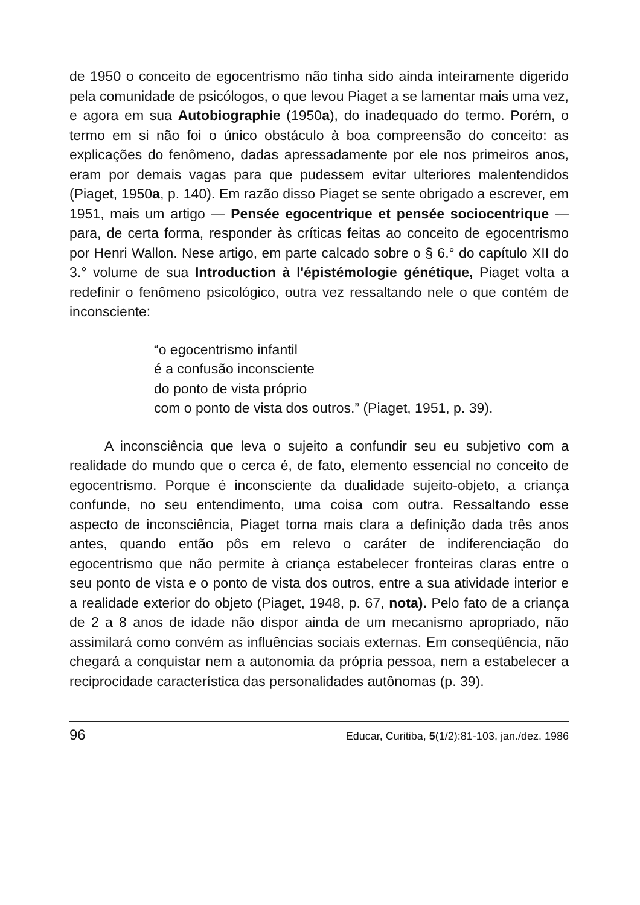de 1950 o conceito de egocentrismo não tinha sido ainda inteiramente digerido pela comunidade de psicólogos, o que levou Piaget a se lamentar mais uma vez, e agora em sua Autobiographie (1950a), do inadequado do termo. Porém, o termo em si não foi o único obstáculo à boa compreensão do conceito: as explicações do fenômeno, dadas apressadamente por ele nos primeiros anos, eram por demais vagas para que pudessem evitar ulteriores malentendidos (Piaget, 1950a, p. 140). Em razão disso Piaget se sente obrigado a escrever, em 1951, mais um artigo — Pensée egocentrique et pensée sociocentrique — para, de certa forma, responder às críticas feitas ao conceito de egocentrismo por Henri Wallon. Nese artigo, em parte calcado sobre o § 6.° do capítulo XII do 3.° volume de sua Introduction à l'épistémologie génétique, Piaget volta a redefinir o fenômeno psicológico, outra vez ressaltando nele o que contém de inconsciente:
“o egocentrismo infantil
é a confusão inconsciente
do ponto de vista próprio
com o ponto de vista dos outros.” (Piaget, 1951, p. 39).
A inconsciência que leva o sujeito a confundir seu eu subjetivo com a realidade do mundo que o cerca é, de fato, elemento essencial no conceito de egocentrismo. Porque é inconsciente da dualidade sujeito-objeto, a criança confunde, no seu entendimento, uma coisa com outra. Ressaltando esse aspecto de inconsciência, Piaget torna mais clara a definição dada três anos antes, quando então pôs em relevo o caráter de indiferenciação do egocentrismo que não permite à criança estabelecer fronteiras claras entre o seu ponto de vista e o ponto de vista dos outros, entre a sua atividade interior e a realidade exterior do objeto (Piaget, 1948, p. 67, nota). Pelo fato de a criança de 2 a 8 anos de idade não dispor ainda de um mecanismo apropriado, não assimilará como convém as influências sociais externas. Em conseqüência, não chegará a conquistar nem a autonomia da própria pessoa, nem a estabelecer a reciprocidade característica das personalidades autônomas (p. 39).
96 Educar, Curitiba, 5(1/2):81-103, jan./dez. 1986